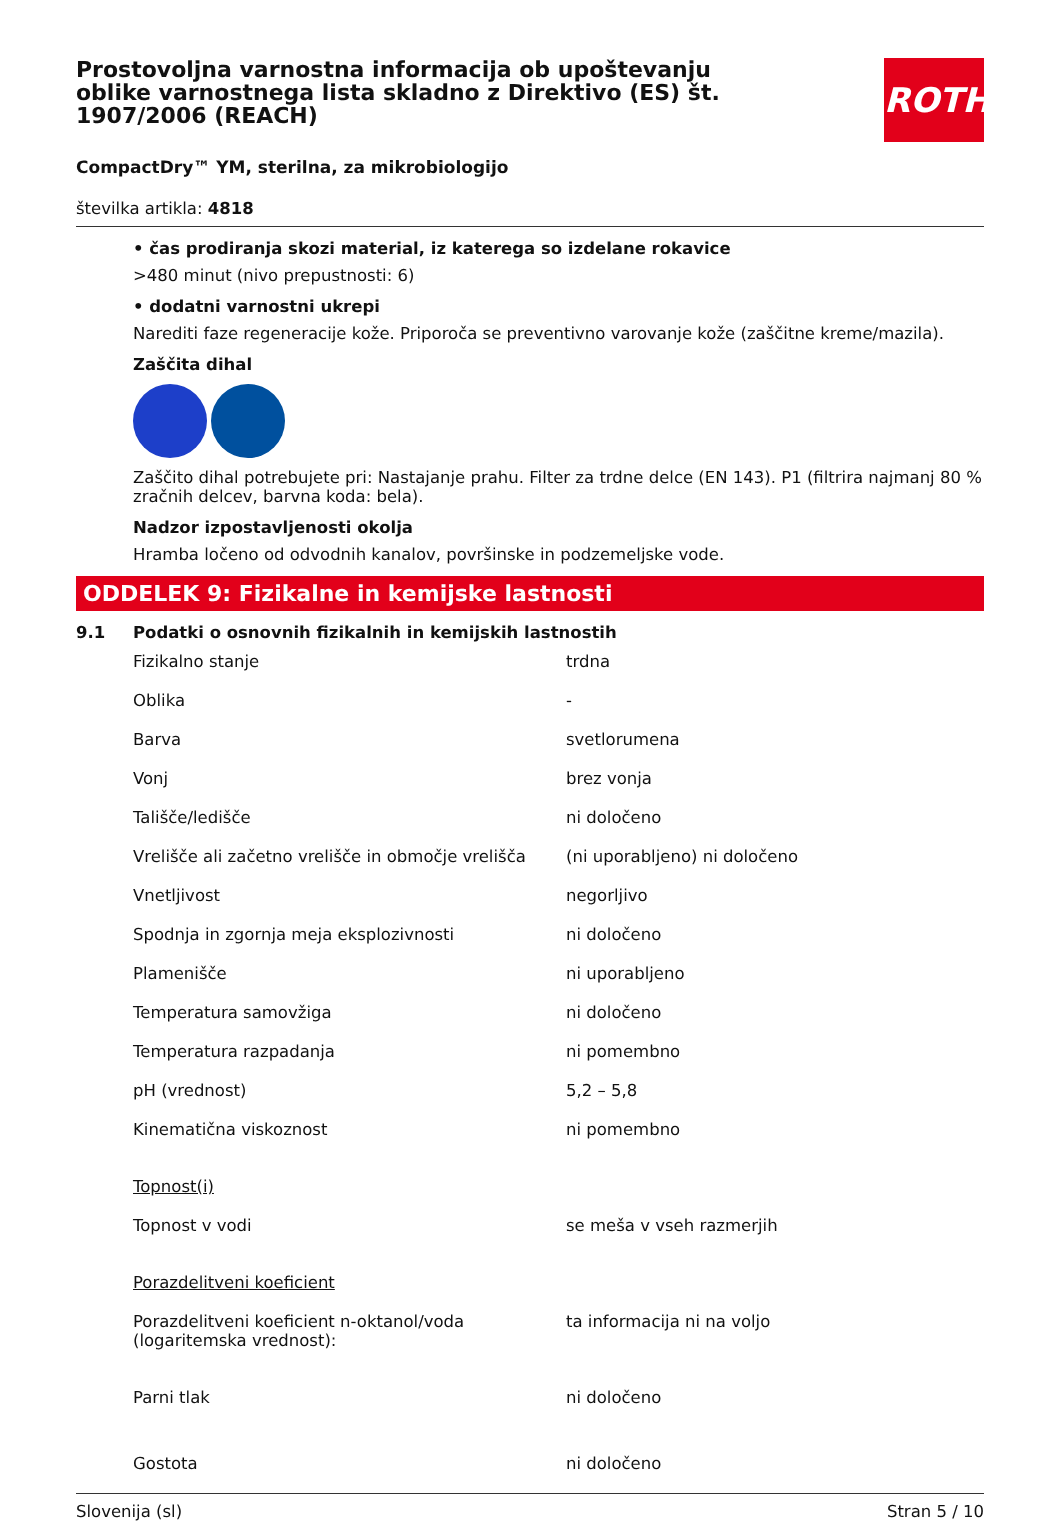Prostovoljna varnostna informacija ob upoštevanju oblike varnostnega lista skladno z Direktivo (ES) št. 1907/2006 (REACH)
ROTH
CompactDry™ YM, sterilna, za mikrobiologijo
številka artikla: 4818
• čas prodiranja skozi material, iz katerega so izdelane rokavice
>480 minut (nivo prepustnosti: 6)
• dodatni varnostni ukrepi
Narediti faze regeneracije kože. Priporoča se preventivno varovanje kože (zaščitne kreme/mazila).
Zaščita dihal
Zaščito dihal potrebujete pri: Nastajanje prahu. Filter za trdne delce (EN 143). P1 (filtrira najmanj 80 % zračnih delcev, barvna koda: bela).
Nadzor izpostavljenosti okolja
Hramba ločeno od odvodnih kanalov, površinske in podzemeljske vode.
ODDELEK 9: Fizikalne in kemijske lastnosti
9.1 Podatki o osnovnih fizikalnih in kemijskih lastnostih
| Fizikalno stanje | trdna |
| Oblika | - |
| Barva | svetlorumena |
| Vonj | brez vonja |
| Tališče/ledišče | ni določeno |
| Vrelišče ali začetno vrelišče in območje vrelišča | (ni uporabljeno) ni določeno |
| Vnetljivost | negorljivo |
| Spodnja in zgornja meja eksplozivnosti | ni določeno |
| Plamenišče | ni uporabljeno |
| Temperatura samovžiga | ni določeno |
| Temperatura razpadanja | ni pomembno |
| pH (vrednost) | 5,2 – 5,8 |
| Kinematična viskoznost | ni pomembno |
| Topnost(i) | |
| Topnost v vodi | se meša v vseh razmerjih |
| Porazdelitveni koeficient | |
| Porazdelitveni koeficient n-oktanol/voda (logaritemska vrednost): | ta informacija ni na voljo |
| Parni tlak | ni določeno |
| Gostota | ni določeno |
Slovenija (sl) Stran 5 / 10